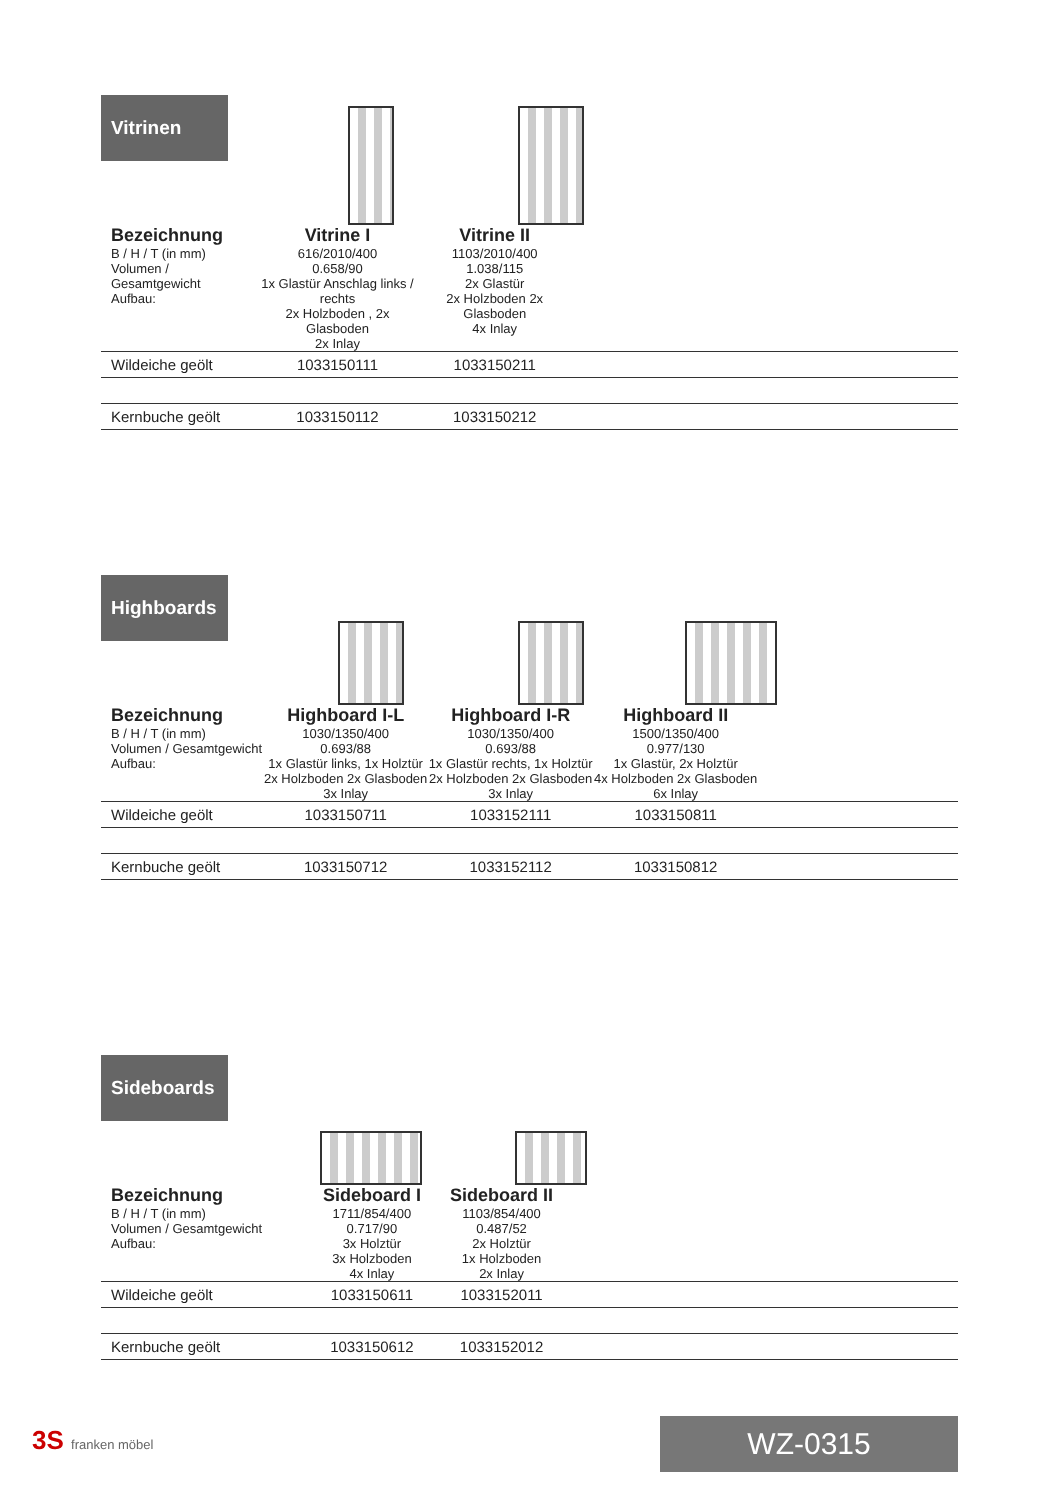Vitrinen
| Bezeichnung | Vitrine I | Vitrine II | |
| B / H / T (in mm) Volumen / Gesamtgewicht Aufbau: | 616/2010/400 0.658/90 1x Glastür Anschlag links / rechts 2x Holzboden , 2x Glasboden 2x Inlay | 1103/2010/400 1.038/115 2x Glastür 2x Holzboden 2x Glasboden 4x Inlay | |
| Wildeiche geölt | 1033150111 | 1033150211 | |
| Kernbuche geölt | 1033150112 | 1033150212 | |
Highboards
| Bezeichnung | Highboard I-L | Highboard I-R | Highboard II | |
| B / H / T (in mm) Volumen / Gesamtgewicht Aufbau: | 1030/1350/400 0.693/88 1x Glastür links, 1x Holztür 2x Holzboden 2x Glasboden 3x Inlay | 1030/1350/400 0.693/88 1x Glastür rechts, 1x Holztür 2x Holzboden 2x Glasboden 3x Inlay | 1500/1350/400 0.977/130 1x Glastür, 2x Holztür 4x Holzboden 2x Glasboden 6x Inlay | |
| Wildeiche geölt | 1033150711 | 1033152111 | 1033150811 | |
| Kernbuche geölt | 1033150712 | 1033152112 | 1033150812 | |
Sideboards
| Bezeichnung | Sideboard I | Sideboard II | |
| B / H / T (in mm) Volumen / Gesamtgewicht Aufbau: | 1711/854/400 0.717/90 3x Holztür 3x Holzboden 4x Inlay | 1103/854/400 0.487/52 2x Holztür 1x Holzboden 2x Inlay | |
| Wildeiche geölt | 1033150611 | 1033152011 | |
| Kernbuche geölt | 1033150612 | 1033152012 | |
3S franken möbel WZ-0315